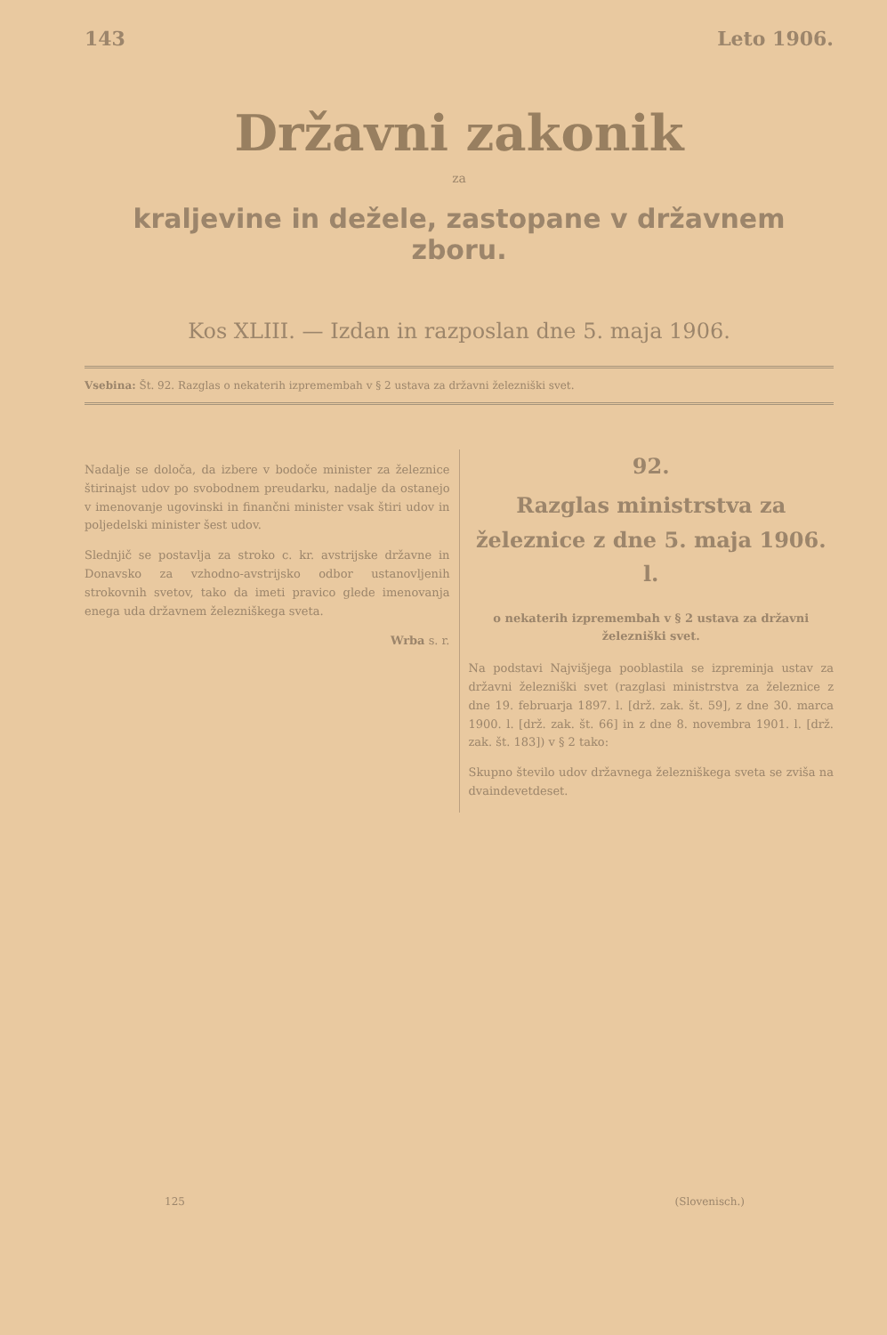143 Leto 1906.
Državni zakonik
za
kraljevine in dežele, zastopane v državnem zboru.
Kos XLIII. — Izdan in razposlan dne 5. maja 1906.
Vsebina: Št. 92. Razglas o nekaterih izpremembah v § 2 ustava za državni železniški svet.
92.
Razglas ministrstva za železnice z dne 5. maja 1906. l.
o nekaterih izpremembah v § 2 ustava za državni železniški svet.
Na podstavi Najvišjega pooblastila se izpreminja ustav za državni železniški svet (razglasi ministrstva za železnice z dne 19. februarja 1897. l. [drž. zak. št. 59], z dne 30. marca 1900. l. [drž. zak. št. 66] in z dne 8. novembra 1901. l. [drž. zak. št. 183]) v § 2 tako:
Skupno število udov državnega železniškega sveta se zviša na dvaindevetdeset.
Nadalje se določa, da izbere v bodoče minister za železnice štirinajst udov po svobodnem preudarku, nadalje da ostanejo v imenovanje ugovinski in finančni minister vsak štiri udov in poljedelski minister šest udov.
Slednjič se postavlja za stroko c. kr. avstrijske državne in Donavsko za vzhodno-avstrijsko odbor ustanovljenih strokovnih svetov, tako da imeti pravico glede imenovanja enega uda državnem železniškega sveta.
Wrba s. r.
125 (Slovenisch.)